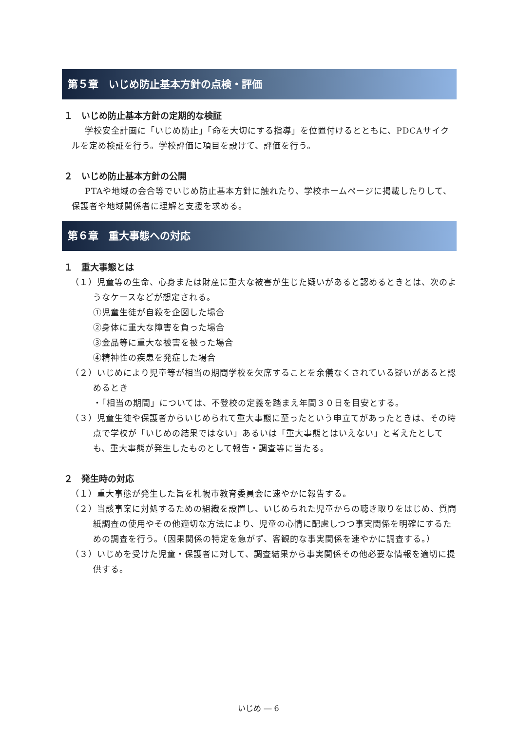第５章　いじめ防止基本方針の点検・評価
１　いじめ防止基本方針の定期的な検証
学校安全計画に「いじめ防止」「命を大切にする指導」を位置付けるとともに、PDCAサイクルを定め検証を行う。学校評価に項目を設けて、評価を行う。
２　いじめ防止基本方針の公開
PTAや地域の会合等でいじめ防止基本方針に触れたり、学校ホームページに掲載したりして、保護者や地域関係者に理解と支援を求める。
第６章　重大事態への対応
１　重大事態とは
（１）児童等の生命、心身または財産に重大な被害が生じた疑いがあると認めるときとは、次のようなケースなどが想定される。
①児童生徒が自殺を企図した場合
②身体に重大な障害を負った場合
③金品等に重大な被害を被った場合
④精神性の疾患を発症した場合
（２）いじめにより児童等が相当の期間学校を欠席することを余儀なくされている疑いがあると認めるとき
・「相当の期間」については、不登校の定義を踏まえ年間３０日を目安とする。
（３）児童生徒や保護者からいじめられて重大事態に至ったという申立てがあったときは、その時点で学校が「いじめの結果ではない」あるいは「重大事態とはいえない」と考えたとしても、重大事態が発生したものとして報告・調査等に当たる。
２　発生時の対応
（１）重大事態が発生した旨を札幌市教育委員会に速やかに報告する。
（２）当該事案に対処するための組織を設置し、いじめられた児童からの聴き取りをはじめ、質問紙調査の使用やその他適切な方法により、児童の心情に配慮しつつ事実関係を明確にするための調査を行う。（因果関係の特定を急がず、客観的な事実関係を速やかに調査する。）
（３）いじめを受けた児童・保護者に対して、調査結果から事実関係その他必要な情報を適切に提供する。
いじめ ― 6